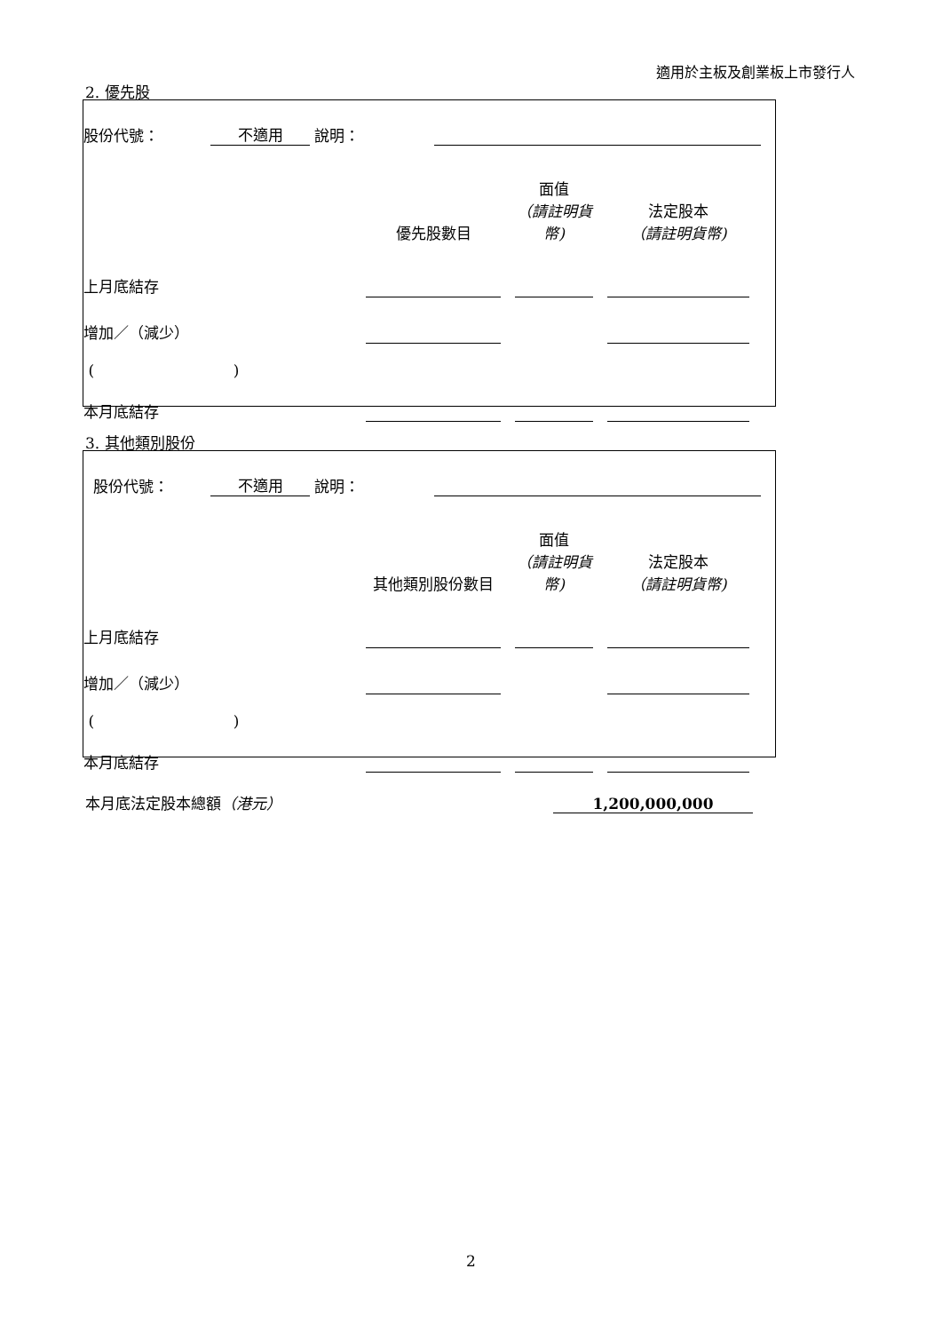適用於主板及創業板上市發行人
2. 優先股
| 股份代號： | 不適用 | 說明： | | |
| | 優先股數目 | | 面值 （請註明貨幣) | | 法定股本 （請註明貨幣) | |
| 上月底結存 | | | | | | |
| 增加／（減少） | | | | | | |
| ( ) | | | | | | |
| 本月底結存 | | | | | | |
3. 其他類別股份
| 股份代號： | 不適用 | 說明： | | |
| | 其他類別股份數目 | | 面值 （請註明貨幣) | | 法定股本 （請註明貨幣) | |
| 上月底結存 | | | | | | |
| 增加／（減少） | | | | | | |
| ( ) | | | | | | |
| 本月底結存 | | | | | | |
| 本月底法定股本總額 （港元） | 1,200,000,000 |
2